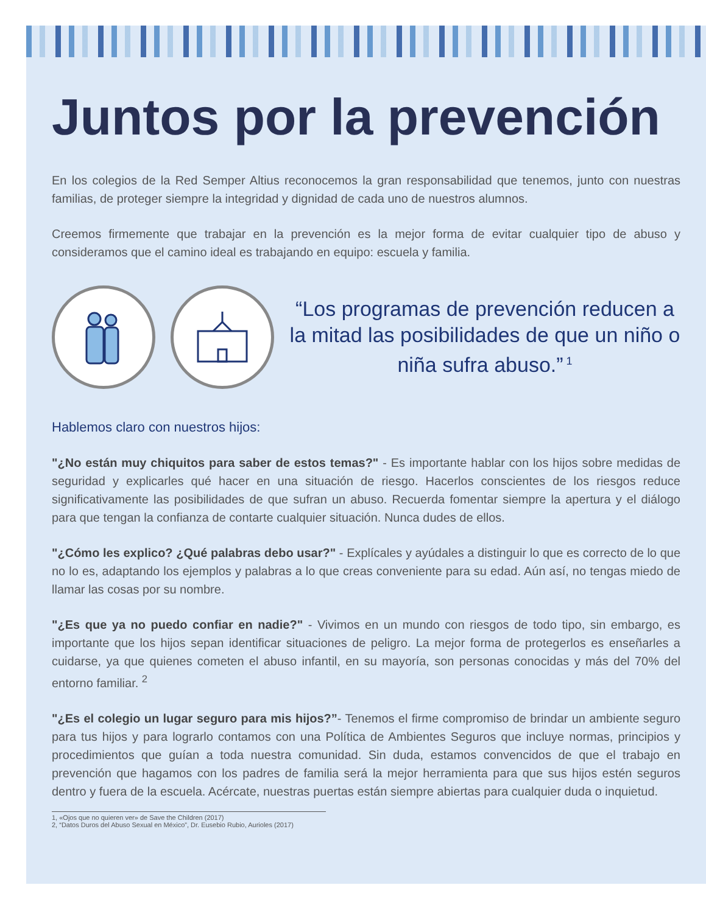Juntos por la prevención
En los colegios de la Red Semper Altius reconocemos la gran responsabilidad que tenemos, junto con nuestras familias, de proteger siempre la integridad y dignidad de cada uno de nuestros alumnos.
Creemos firmemente que trabajar en la prevención es la mejor forma de evitar cualquier tipo de abuso y consideramos que el camino ideal es trabajando en equipo: escuela y familia.
“Los programas de prevención reducen a la mitad las posibilidades de que un niño o niña sufra abuso.”<sup>1</sup>
Hablemos claro con nuestros hijos:
"¿No están muy chiquitos para saber de estos temas?" - Es importante hablar con los hijos sobre medidas de seguridad y explicarles qué hacer en una situación de riesgo. Hacerlos conscientes de los riesgos reduce significativamente las posibilidades de que sufran un abuso. Recuerda fomentar siempre la apertura y el diálogo para que tengan la confianza de contarte cualquier situación. Nunca dudes de ellos.
"¿Cómo les explico? ¿Qué palabras debo usar?" - Explícales y ayúdales a distinguir lo que es correcto de lo que no lo es, adaptando los ejemplos y palabras a lo que creas conveniente para su edad. Aún así, no tengas miedo de llamar las cosas por su nombre.
"¿Es que ya no puedo confiar en nadie?" - Vivimos en un mundo con riesgos de todo tipo, sin embargo, es importante que los hijos sepan identificar situaciones de peligro. La mejor forma de protegerlos es enseñarles a cuidarse, ya que quienes cometen el abuso infantil, en su mayoría, son personas conocidas y más del 70% del entorno familiar. <sup>2</sup>
"¿Es el colegio un lugar seguro para mis hijos?”- Tenemos el firme compromiso de brindar un ambiente seguro para tus hijos y para lograrlo contamos con una Política de Ambientes Seguros que incluye normas, principios y procedimientos que guían a toda nuestra comunidad. Sin duda, estamos convencidos de que el trabajo en prevención que hagamos con los padres de familia será la mejor herramienta para que sus hijos estén seguros dentro y fuera de la escuela. Acércate, nuestras puertas están siempre abiertas para cualquier duda o inquietud.
1, «Ojos que no quieren ver» de Save the Children (2017)
2, “Datos Duros del Abuso Sexual en México”, Dr. Eusebio Rubio, Aurioles (2017)